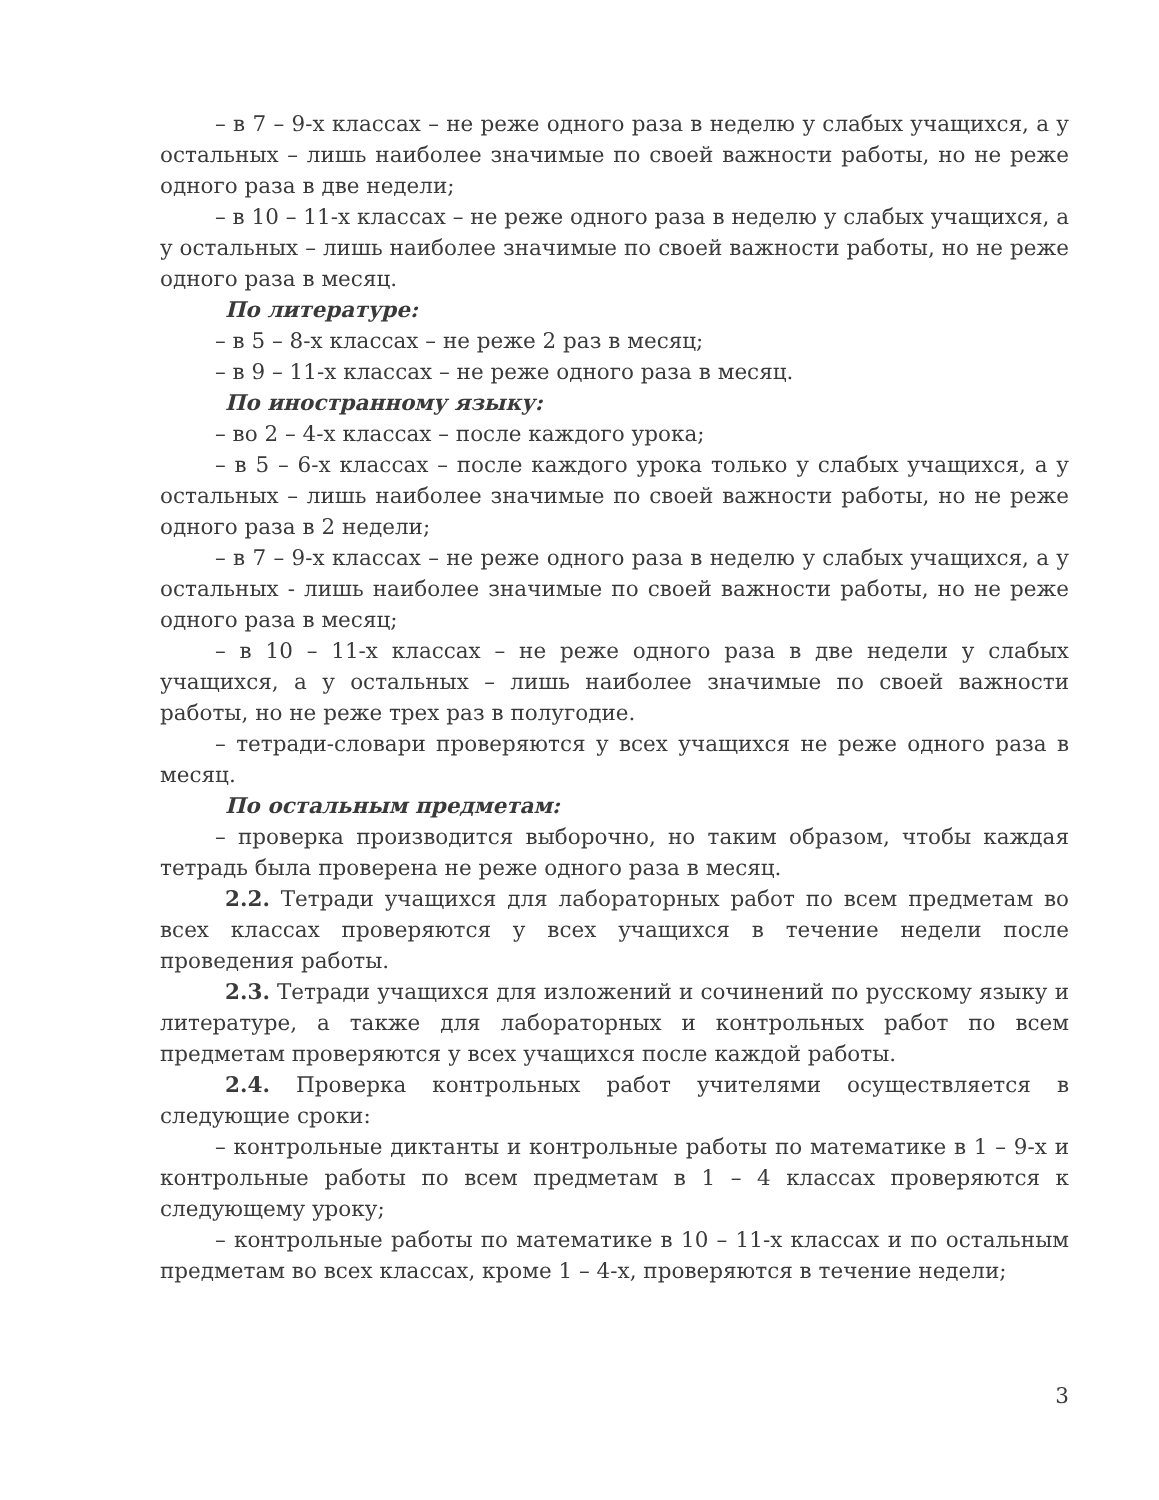– в 7 – 9-х классах – не реже одного раза в неделю у слабых учащихся, а у остальных – лишь наиболее значимые по своей важности работы, но не реже одного раза в две недели;
– в 10 – 11-х классах – не реже одного раза в неделю у слабых учащихся, а у остальных – лишь наиболее значимые по своей важности работы, но не реже одного раза в месяц.
По литературе:
– в 5 – 8-х классах – не реже 2 раз в месяц;
– в 9 – 11-х классах – не реже одного раза в месяц.
По иностранному языку:
– во 2 – 4-х классах – после каждого урока;
– в 5 – 6-х классах – после каждого урока только у слабых учащихся, а у остальных – лишь наиболее значимые по своей важности работы, но не реже одного раза в 2 недели;
– в 7 – 9-х классах – не реже одного раза в неделю у слабых учащихся, а у остальных - лишь наиболее значимые по своей важности работы, но не реже одного раза в месяц;
– в 10 – 11-х классах – не реже одного раза в две недели у слабых учащихся, а у остальных – лишь наиболее значимые по своей важности работы, но не реже трех раз в полугодие.
– тетради-словари проверяются у всех учащихся не реже одного раза в месяц.
По остальным предметам:
– проверка производится выборочно, но таким образом, чтобы каждая тетрадь была проверена не реже одного раза в месяц.
2.2. Тетради учащихся для лабораторных работ по всем предметам во всех классах проверяются у всех учащихся в течение недели после проведения работы.
2.3. Тетради учащихся для изложений и сочинений по русскому языку и литературе, а также для лабораторных и контрольных работ по всем предметам проверяются у всех учащихся после каждой работы.
2.4. Проверка контрольных работ учителями осуществляется в следующие сроки:
– контрольные диктанты и контрольные работы по математике в 1 – 9-х и контрольные работы по всем предметам в 1 – 4 классах проверяются к следующему уроку;
– контрольные работы по математике в 10 – 11-х классах и по остальным предметам во всех классах, кроме 1 – 4-х, проверяются в течение недели;
3